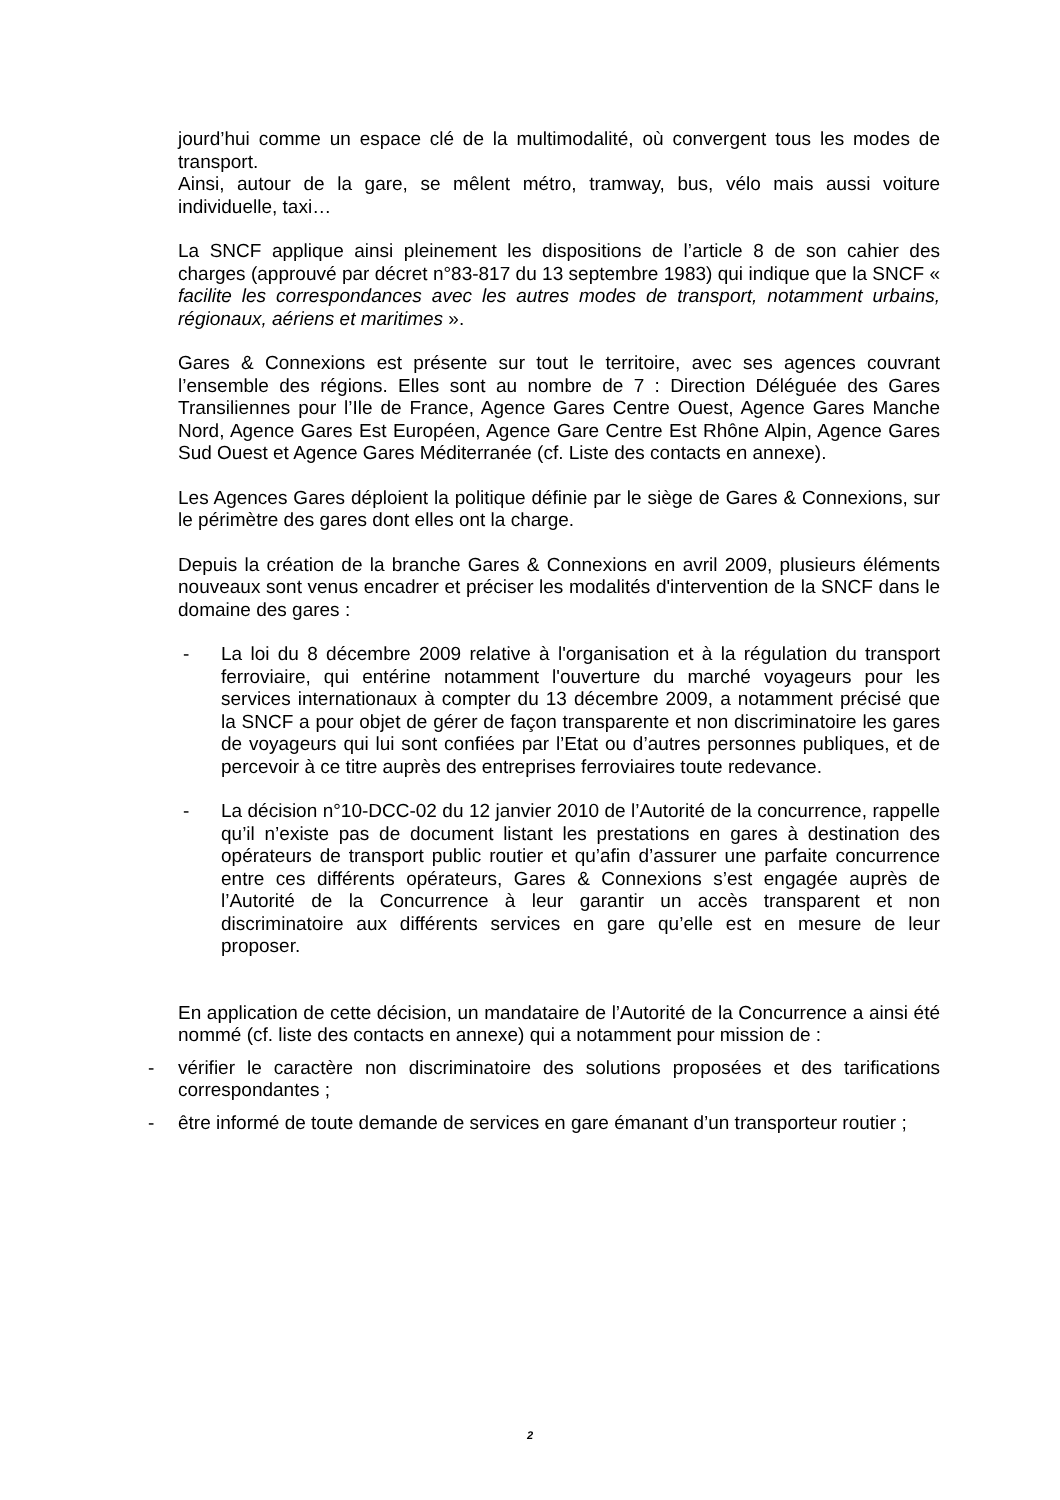jourd’hui comme un espace clé de la multimodalité, où convergent tous les modes de transport.
Ainsi, autour de la gare, se mêlent métro, tramway, bus, vélo mais aussi voiture individuelle, taxi…
La SNCF applique ainsi pleinement les dispositions de l’article 8 de son cahier des charges (approuvé par décret n°83-817 du 13 septembre 1983) qui indique que la SNCF « facilite les correspondances avec les autres modes de transport, notamment urbains, régionaux, aériens et maritimes ».
Gares & Connexions est présente sur tout le territoire, avec ses agences couvrant l’ensemble des régions. Elles sont au nombre de 7 : Direction Déléguée des Gares Transiliennes pour l’Ile de France, Agence Gares Centre Ouest, Agence Gares Manche Nord, Agence Gares Est Européen, Agence Gare Centre Est Rhône Alpin, Agence Gares Sud Ouest et Agence Gares Méditerranée (cf. Liste des contacts en annexe).
Les Agences Gares déploient la politique définie par le siège de Gares & Connexions, sur le périmètre des gares dont elles ont la charge.
Depuis la création de la branche Gares & Connexions en avril 2009, plusieurs éléments nouveaux sont venus encadrer et préciser les modalités d'intervention de la SNCF dans le domaine des gares :
- La loi du 8 décembre 2009 relative à l'organisation et à la régulation du transport ferroviaire, qui entérine notamment l'ouverture du marché voyageurs pour les services internationaux à compter du 13 décembre 2009, a notamment précisé que la SNCF a pour objet de gérer de façon transparente et non discriminatoire les gares de voyageurs qui lui sont confiées par l’Etat ou d’autres personnes publiques, et de percevoir à ce titre auprès des entreprises ferroviaires toute redevance.
- La décision n°10-DCC-02 du 12 janvier 2010 de l’Autorité de la concurrence, rappelle qu’il n’existe pas de document listant les prestations en gares à destination des opérateurs de transport public routier et qu’afin d’assurer une parfaite concurrence entre ces différents opérateurs, Gares & Connexions s’est engagée auprès de l’Autorité de la Concurrence à leur garantir un accès transparent et non discriminatoire aux différents services en gare qu’elle est en mesure de leur proposer.
En application de cette décision, un mandataire de l’Autorité de la Concurrence a ainsi été nommé (cf. liste des contacts en annexe) qui a notamment pour mission de :
- vérifier le caractère non discriminatoire des solutions proposées et des tarifications correspondantes ;
- être informé de toute demande de services en gare émanant d’un transporteur routier ;
2